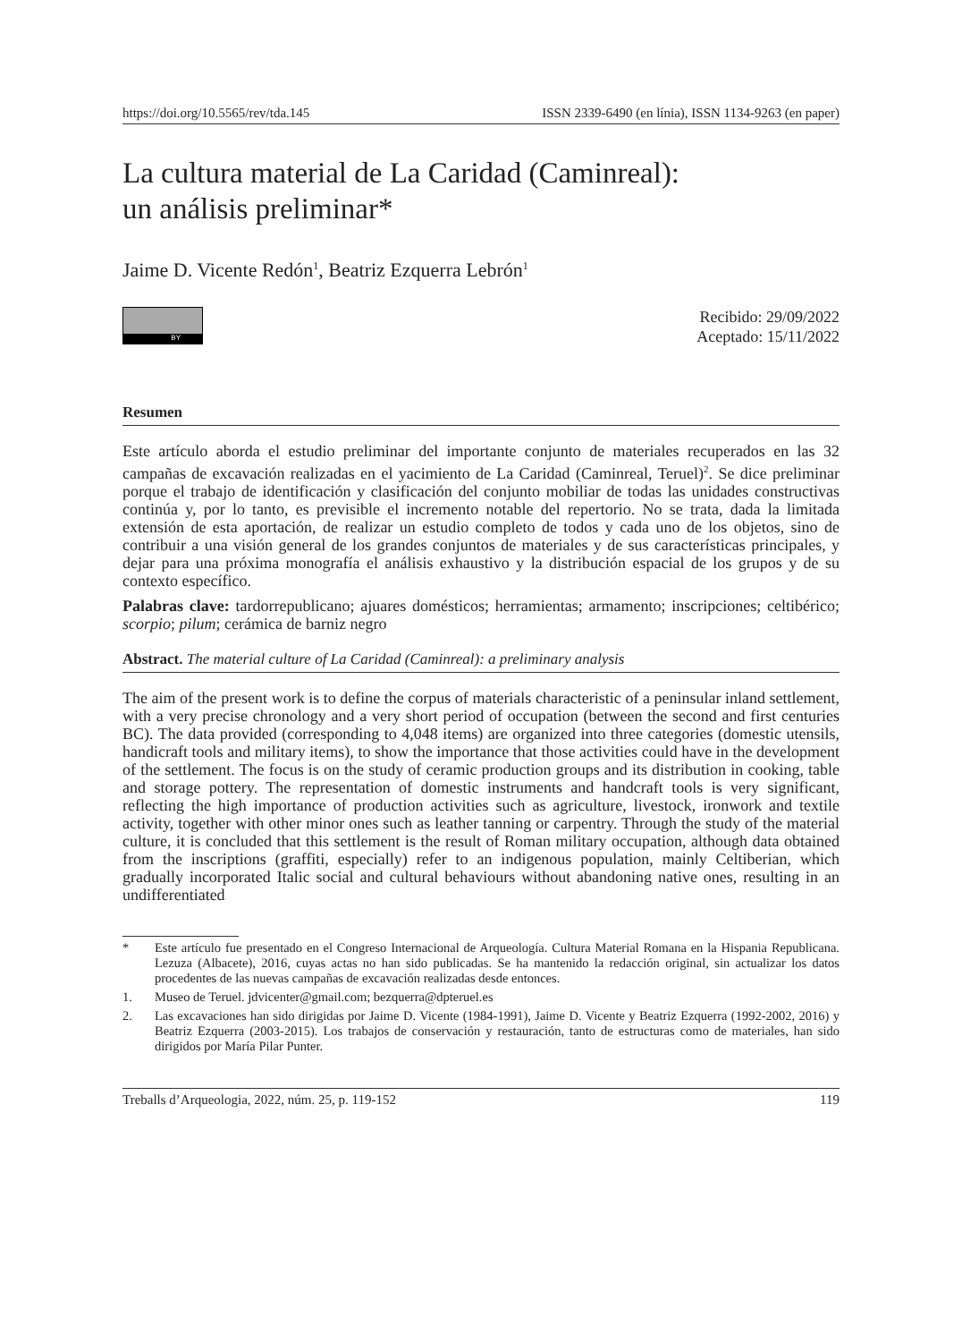https://doi.org/10.5565/rev/tda.145 ISSN 2339-6490 (en línia), ISSN 1134-9263 (en paper)
La cultura material de La Caridad (Caminreal):
un análisis preliminar*
Jaime D. Vicente Redón<sup>1</sup>, Beatriz Ezquerra Lebrón<sup>1</sup>
BY
Recibido: 29/09/2022
Aceptado: 15/11/2022
Resumen
Este artículo aborda el estudio preliminar del importante conjunto de materiales recuperados en las 32 campañas de excavación realizadas en el yacimiento de La Caridad (Caminreal, Teruel)<sup>2</sup>. Se dice preliminar porque el trabajo de identificación y clasificación del conjunto mobiliar de todas las unidades constructivas continúa y, por lo tanto, es previsible el incremento notable del repertorio. No se trata, dada la limitada extensión de esta aportación, de realizar un estudio completo de todos y cada uno de los objetos, sino de contribuir a una visión general de los grandes conjuntos de materiales y de sus características principales, y dejar para una próxima monografía el análisis exhaustivo y la distribución espacial de los grupos y de su contexto específico.
Palabras clave: tardorrepublicano; ajuares domésticos; herramientas; armamento; inscripciones; celtibérico; scorpio; pilum; cerámica de barniz negro
Abstract. The material culture of La Caridad (Caminreal): a preliminary analysis
The aim of the present work is to define the corpus of materials characteristic of a peninsular inland settlement, with a very precise chronology and a very short period of occupation (between the second and first centuries BC). The data provided (corresponding to 4,048 items) are organized into three categories (domestic utensils, handicraft tools and military items), to show the importance that those activities could have in the development of the settlement. The focus is on the study of ceramic production groups and its distribution in cooking, table and storage pottery. The representation of domestic instruments and handcraft tools is very significant, reflecting the high importance of production activities such as agriculture, livestock, ironwork and textile activity, together with other minor ones such as leather tanning or carpentry. Through the study of the material culture, it is concluded that this settlement is the result of Roman military occupation, although data obtained from the inscriptions (graffiti, especially) refer to an indigenous population, mainly Celtiberian, which gradually incorporated Italic social and cultural behaviours without abandoning native ones, resulting in an undifferentiated
* Este artículo fue presentado en el Congreso Internacional de Arqueología. Cultura Material Romana en la Hispania Republicana. Lezuza (Albacete), 2016, cuyas actas no han sido publicadas. Se ha mantenido la redacción original, sin actualizar los datos procedentes de las nuevas campañas de excavación realizadas desde entonces.
1. Museo de Teruel. jdvicenter@gmail.com; bezquerra@dpteruel.es
2. Las excavaciones han sido dirigidas por Jaime D. Vicente (1984-1991), Jaime D. Vicente y Beatriz Ezquerra (1992-2002, 2016) y Beatriz Ezquerra (2003-2015). Los trabajos de conservación y restauración, tanto de estructuras como de materiales, han sido dirigidos por María Pilar Punter.
Treballs d’Arqueologia, 2022, núm. 25, p. 119-152 119